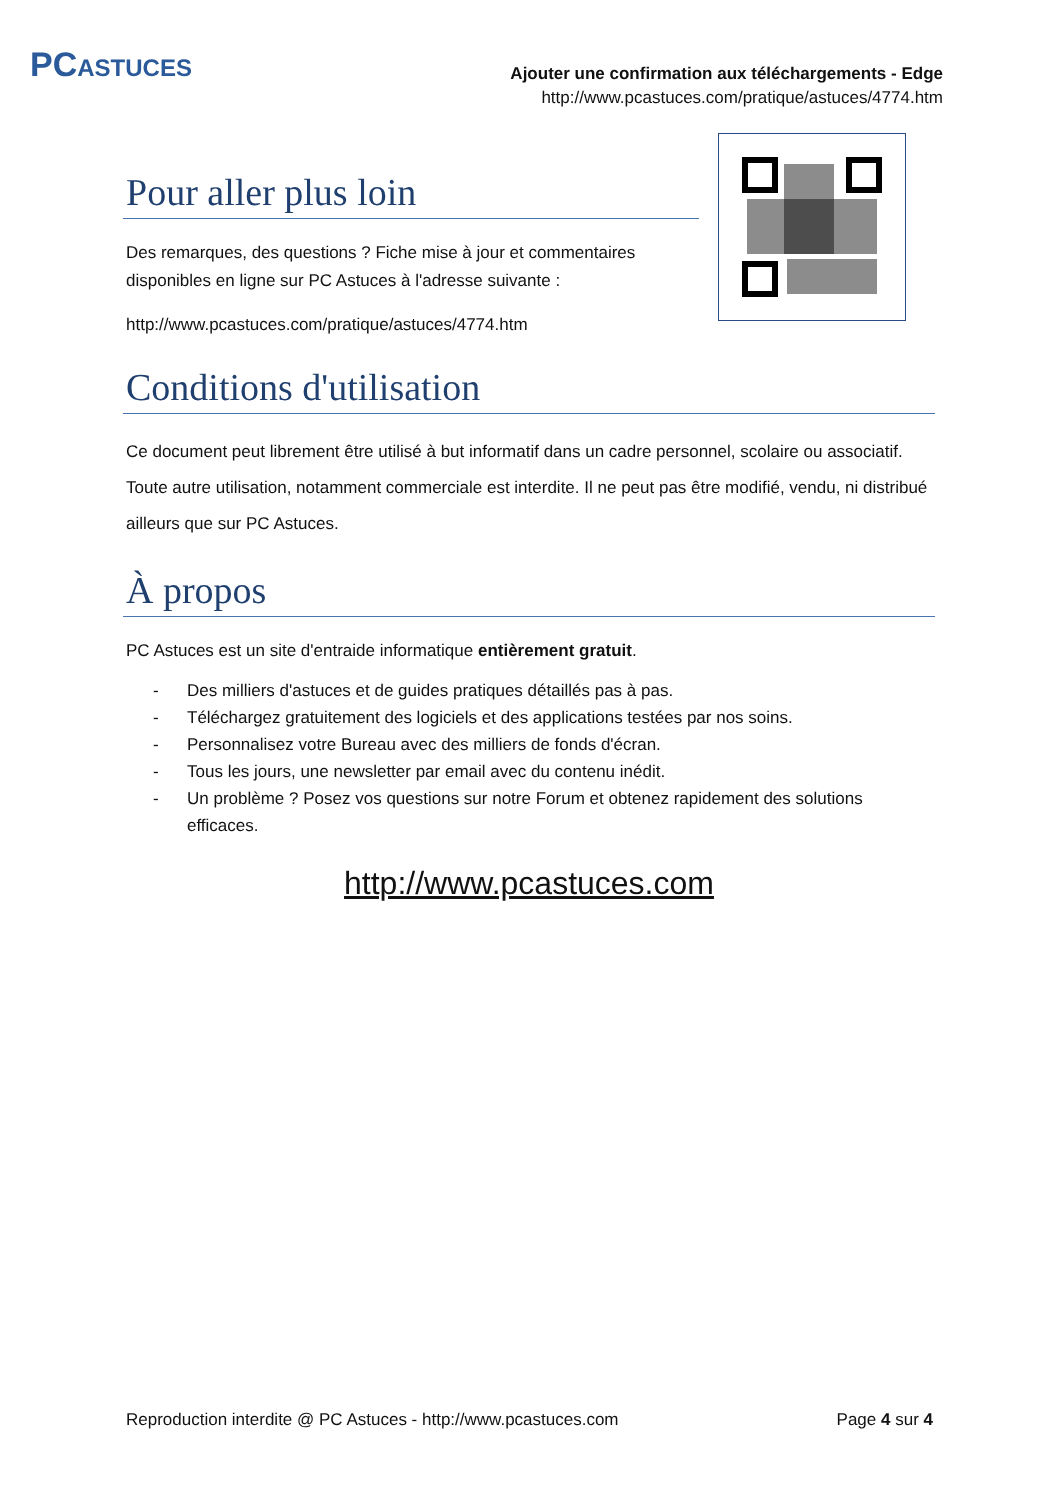PCASTUCES
Ajouter une confirmation aux téléchargements - Edge
http://www.pcastuces.com/pratique/astuces/4774.htm
Pour aller plus loin
Des remarques, des questions ? Fiche mise à jour et commentaires
disponibles en ligne sur PC Astuces à l'adresse suivante :
http://www.pcastuces.com/pratique/astuces/4774.htm
Conditions d'utilisation
Ce document peut librement être utilisé à but informatif dans un cadre personnel, scolaire ou associatif. Toute autre utilisation, notamment commerciale est interdite. Il ne peut pas être modifié, vendu, ni distribué ailleurs que sur PC Astuces.
À propos
PC Astuces est un site d'entraide informatique entièrement gratuit.
- Des milliers d'astuces et de guides pratiques détaillés pas à pas.
- Téléchargez gratuitement des logiciels et des applications testées par nos soins.
- Personnalisez votre Bureau avec des milliers de fonds d'écran.
- Tous les jours, une newsletter par email avec du contenu inédit.
- Un problème ? Posez vos questions sur notre Forum et obtenez rapidement des solutions efficaces.
http://www.pcastuces.com
Reproduction interdite @ PC Astuces - http://www.pcastuces.com Page 4 sur 4